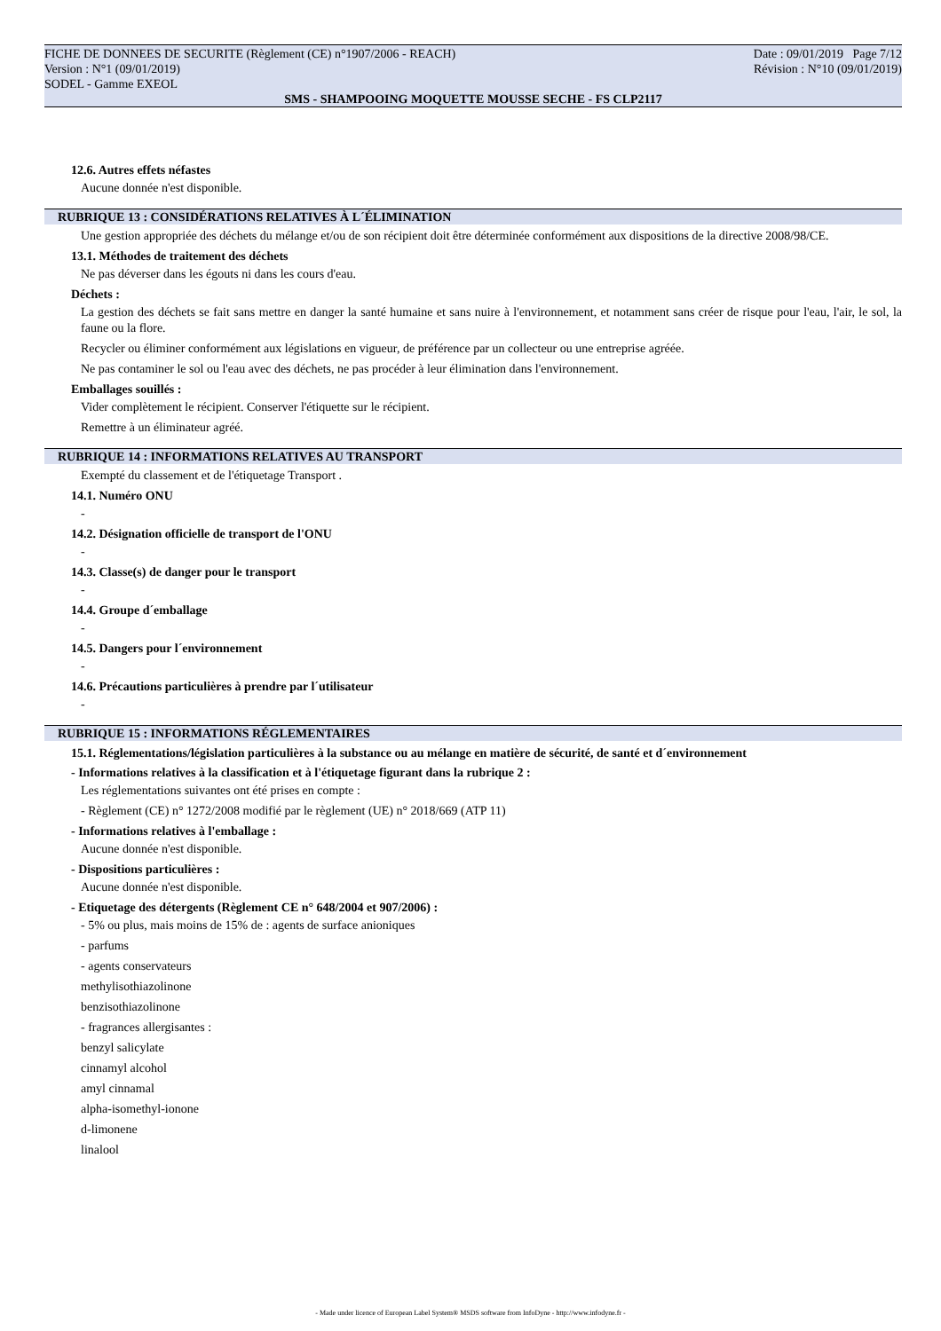FICHE DE DONNEES DE SECURITE (Règlement (CE) n°1907/2006 - REACH) Date : 09/01/2019 Page 7/12
Version : N°1 (09/01/2019) Révision : N°10 (09/01/2019)
SODEL - Gamme EXEOL
SMS - SHAMPOOING MOQUETTE MOUSSE SECHE - FS CLP2117
12.6. Autres effets néfastes
Aucune donnée n'est disponible.
RUBRIQUE 13 : CONSIDÉRATIONS RELATIVES À L´ÉLIMINATION
Une gestion appropriée des déchets du mélange et/ou de son récipient doit être déterminée conformément aux dispositions de la directive 2008/98/CE.
13.1. Méthodes de traitement des déchets
Ne pas déverser dans les égouts ni dans les cours d'eau.
Déchets :
La gestion des déchets se fait sans mettre en danger la santé humaine et sans nuire à l'environnement, et notamment sans créer de risque pour l'eau, l'air, le sol, la faune ou la flore.
Recycler ou éliminer conformément aux législations en vigueur, de préférence par un collecteur ou une entreprise agréée.
Ne pas contaminer le sol ou l'eau avec des déchets, ne pas procéder à leur élimination dans l'environnement.
Emballages souillés :
Vider complètement le récipient. Conserver l'étiquette sur le récipient.
Remettre à un éliminateur agréé.
RUBRIQUE 14 : INFORMATIONS RELATIVES AU TRANSPORT
Exempté du classement et de l'étiquetage Transport .
14.1. Numéro ONU
-
14.2. Désignation officielle de transport de l'ONU
-
14.3. Classe(s) de danger pour le transport
-
14.4. Groupe d´emballage
-
14.5. Dangers pour l´environnement
-
14.6. Précautions particulières à prendre par l´utilisateur
-
RUBRIQUE 15 : INFORMATIONS RÉGLEMENTAIRES
15.1. Réglementations/législation particulières à la substance ou au mélange en matière de sécurité, de santé et d´environnement
- Informations relatives à la classification et à l'étiquetage figurant dans la rubrique 2 :
Les réglementations suivantes ont été prises en compte :
- Règlement (CE) n° 1272/2008 modifié par le règlement (UE) n° 2018/669 (ATP 11)
- Informations relatives à l'emballage :
Aucune donnée n'est disponible.
- Dispositions particulières :
Aucune donnée n'est disponible.
- Etiquetage des détergents (Règlement CE n° 648/2004 et 907/2006) :
- 5% ou plus, mais moins de 15% de : agents de surface anioniques
- parfums
- agents conservateurs
methylisothiazolinone
benzisothiazolinone
- fragrances allergisantes :
benzyl salicylate
cinnamyl alcohol
amyl cinnamal
alpha-isomethyl-ionone
d-limonene
linalool
- Made under licence of European Label System® MSDS software from InfoDyne - http://www.infodyne.fr -